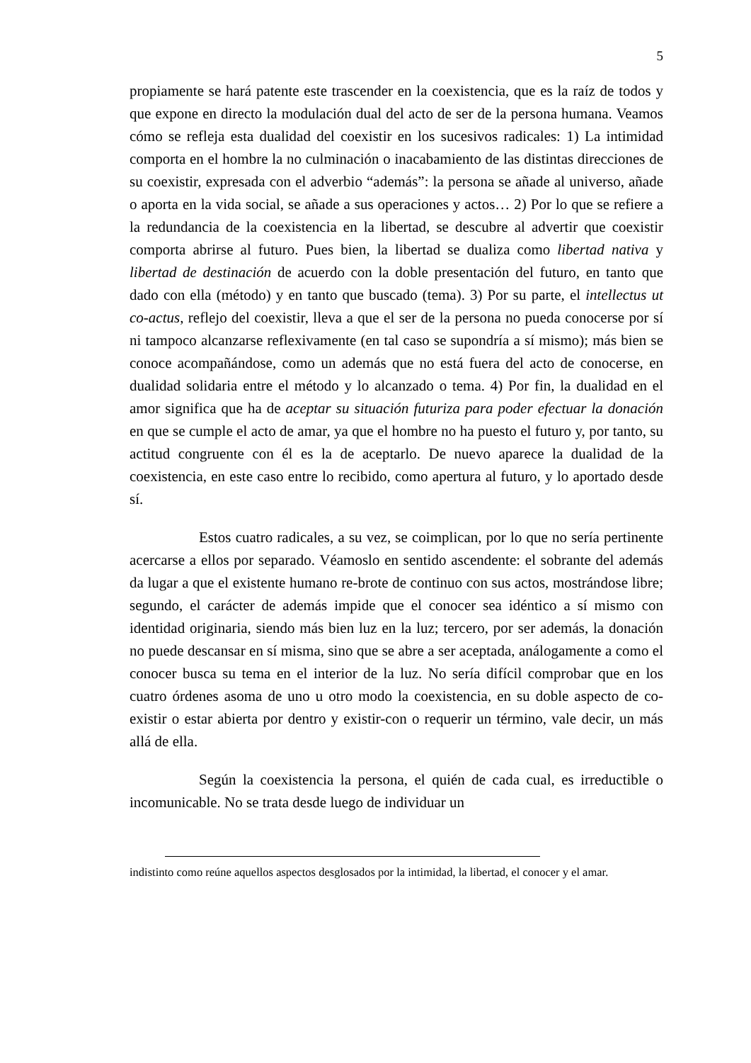5
propiamente se hará patente este trascender en la coexistencia, que es la raíz de todos y que expone en directo la modulación dual del acto de ser de la persona humana. Veamos cómo se refleja esta dualidad del coexistir en los sucesivos radicales: 1) La intimidad comporta en el hombre la no culminación o inacabamiento de las distintas direcciones de su coexistir, expresada con el adverbio “además”: la persona se añade al universo, añade o aporta en la vida social, se añade a sus operaciones y actos… 2) Por lo que se refiere a la redundancia de la coexistencia en la libertad, se descubre al advertir que coexistir comporta abrirse al futuro. Pues bien, la libertad se dualiza como libertad nativa y libertad de destinación de acuerdo con la doble presentación del futuro, en tanto que dado con ella (método) y en tanto que buscado (tema). 3) Por su parte, el intellectus ut co-actus, reflejo del coexistir, lleva a que el ser de la persona no pueda conocerse por sí ni tampoco alcanzarse reflexivamente (en tal caso se supondría a sí mismo); más bien se conoce acompañándose, como un además que no está fuera del acto de conocerse, en dualidad solidaria entre el método y lo alcanzado o tema. 4) Por fin, la dualidad en el amor significa que ha de aceptar su situación futuriza para poder efectuar la donación en que se cumple el acto de amar, ya que el hombre no ha puesto el futuro y, por tanto, su actitud congruente con él es la de aceptarlo. De nuevo aparece la dualidad de la coexistencia, en este caso entre lo recibido, como apertura al futuro, y lo aportado desde sí.
Estos cuatro radicales, a su vez, se coimplican, por lo que no sería pertinente acercarse a ellos por separado. Véamoslo en sentido ascendente: el sobrante del además da lugar a que el existente humano re-brote de continuo con sus actos, mostrándose libre; segundo, el carácter de además impide que el conocer sea idéntico a sí mismo con identidad originaria, siendo más bien luz en la luz; tercero, por ser además, la donación no puede descansar en sí misma, sino que se abre a ser aceptada, análogamente a como el conocer busca su tema en el interior de la luz. No sería difícil comprobar que en los cuatro órdenes asoma de uno u otro modo la coexistencia, en su doble aspecto de co-existir o estar abierta por dentro y existir-con o requerir un término, vale decir, un más allá de ella.
Según la coexistencia la persona, el quién de cada cual, es irreductible o incomunicable. No se trata desde luego de individuar un
indistinto como reúne aquellos aspectos desglosados por la intimidad, la libertad, el conocer y el amar.